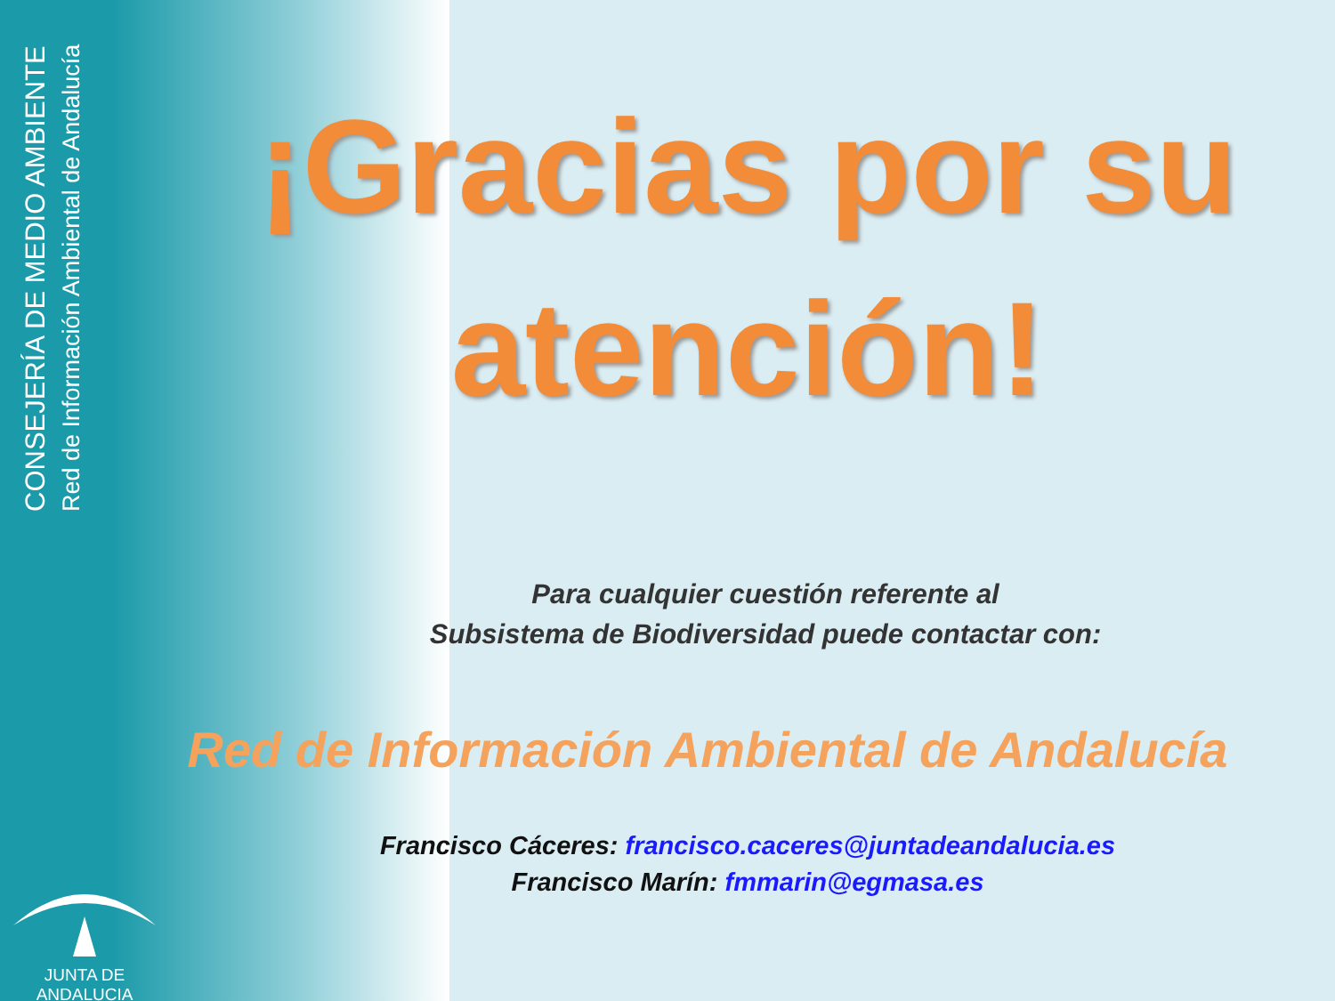CONSEJERÍA DE MEDIO AMBIENTE
Red de Información Ambiental de Andalucía
JUNTA DE ANDALUCIA
¡Gracias por su atención!
Para cualquier cuestión referente al
Subsistema de Biodiversidad puede contactar con:
Red de Información Ambiental de Andalucía
Francisco Cáceres: francisco.caceres@juntadeandalucia.es
Francisco Marín: fmmarin@egmasa.es